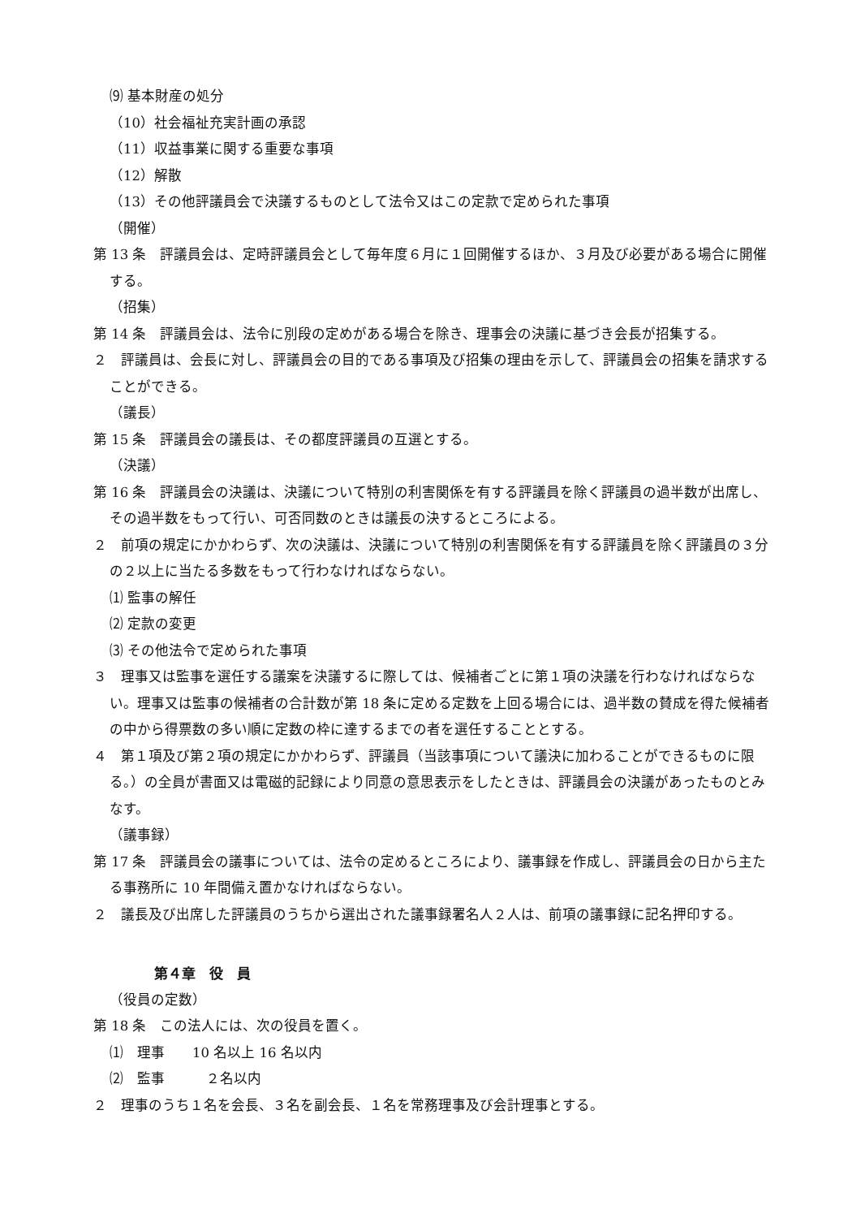⑼ 基本財産の処分
（10）社会福祉充実計画の承認
（11）収益事業に関する重要な事項
（12）解散
（13）その他評議員会で決議するものとして法令又はこの定款で定められた事項
（開催）
第 13 条　評議員会は、定時評議員会として毎年度６月に１回開催するほか、３月及び必要がある場合に開催する。
（招集）
第 14 条　評議員会は、法令に別段の定めがある場合を除き、理事会の決議に基づき会長が招集する。
２　評議員は、会長に対し、評議員会の目的である事項及び招集の理由を示して、評議員会の招集を請求することができる。
（議長）
第 15 条　評議員会の議長は、その都度評議員の互選とする。
（決議）
第 16 条　評議員会の決議は、決議について特別の利害関係を有する評議員を除く評議員の過半数が出席し、その過半数をもって行い、可否同数のときは議長の決するところによる。
２　前項の規定にかかわらず、次の決議は、決議について特別の利害関係を有する評議員を除く評議員の３分の２以上に当たる多数をもって行わなければならない。
⑴ 監事の解任
⑵ 定款の変更
⑶ その他法令で定められた事項
３　理事又は監事を選任する議案を決議するに際しては、候補者ごとに第１項の決議を行わなければならない。理事又は監事の候補者の合計数が第 18 条に定める定数を上回る場合には、過半数の賛成を得た候補者の中から得票数の多い順に定数の枠に達するまでの者を選任することとする。
４　第１項及び第２項の規定にかかわらず、評議員（当該事項について議決に加わることができるものに限る。）の全員が書面又は電磁的記録により同意の意思表示をしたときは、評議員会の決議があったものとみなす。
（議事録）
第 17 条　評議員会の議事については、法令の定めるところにより、議事録を作成し、評議員会の日から主たる事務所に 10 年間備え置かなければならない。
２　議長及び出席した評議員のうちから選出された議事録署名人２人は、前項の議事録に記名押印する。
第４章　役　員
（役員の定数）
第 18 条　この法人には、次の役員を置く。
⑴　理事　　10 名以上 16 名以内
⑵　監事　　　２名以内
２　理事のうち１名を会長、３名を副会長、１名を常務理事及び会計理事とする。